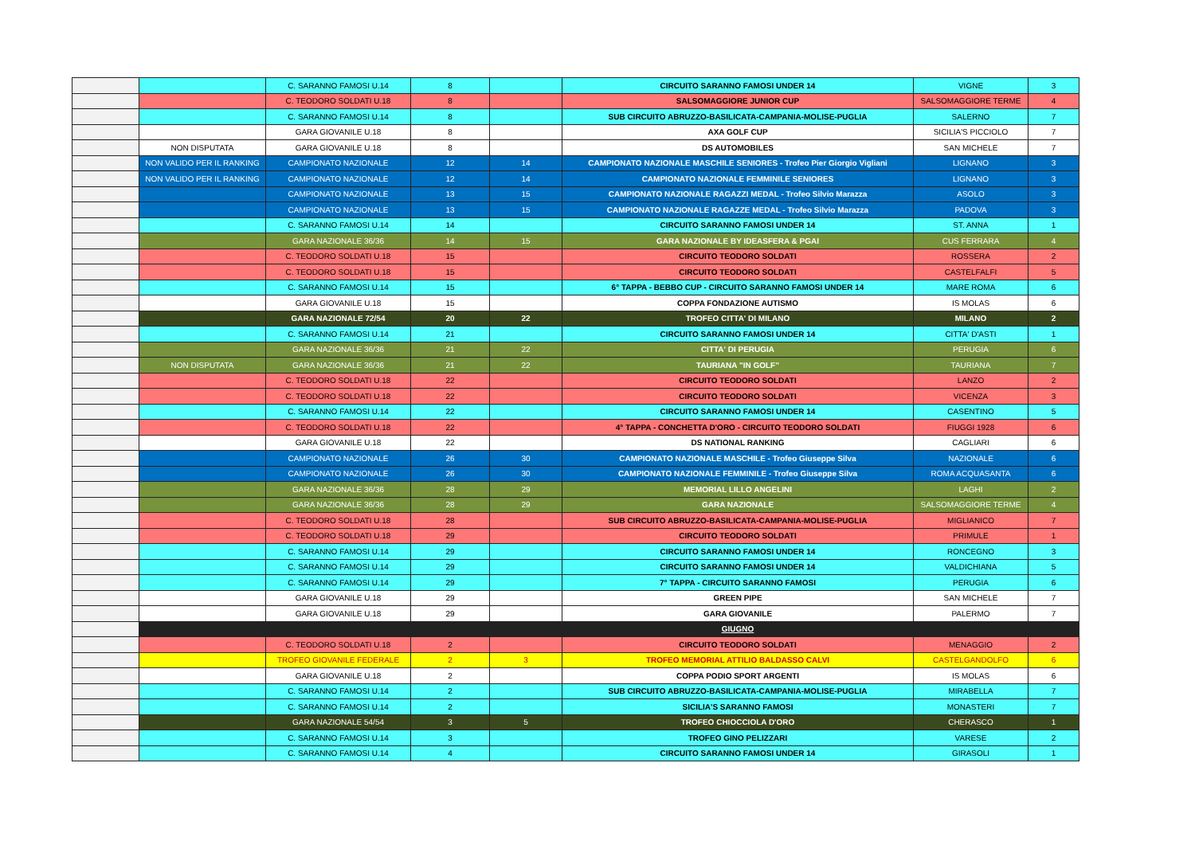| | | C. SARANNO FAMOSI U.14 | 8 | | CIRCUITO SARANNO FAMOSI UNDER 14 | VIGNE | 3 |
| | | C. TEODORO SOLDATI U.18 | 8 | | SALSOMAGGIORE JUNIOR CUP | SALSOMAGGIORE TERME | 4 |
| | | C. SARANNO FAMOSI U.14 | 8 | | SUB CIRCUITO ABRUZZO-BASILICATA-CAMPANIA-MOLISE-PUGLIA | SALERNO | 7 |
| | | GARA GIOVANILE U.18 | 8 | | AXA GOLF CUP | SICILIA'S PICCIOLO | 7 |
| | NON DISPUTATA | GARA GIOVANILE U.18 | 8 | | DS AUTOMOBILES | SAN MICHELE | 7 |
| | NON VALIDO PER IL RANKING | CAMPIONATO NAZIONALE | 12 | 14 | CAMPIONATO NAZIONALE MASCHILE SENIORES - Trofeo Pier Giorgio Vigliani | LIGNANO | 3 |
| | NON VALIDO PER IL RANKING | CAMPIONATO NAZIONALE | 12 | 14 | CAMPIONATO NAZIONALE FEMMINILE SENIORES | LIGNANO | 3 |
| | | CAMPIONATO NAZIONALE | 13 | 15 | CAMPIONATO NAZIONALE RAGAZZI MEDAL - Trofeo Silvio Marazza | ASOLO | 3 |
| | | CAMPIONATO NAZIONALE | 13 | 15 | CAMPIONATO NAZIONALE RAGAZZE MEDAL - Trofeo Silvio Marazza | PADOVA | 3 |
| | | C. SARANNO FAMOSI U.14 | 14 | | CIRCUITO SARANNO FAMOSI UNDER 14 | ST. ANNA | 1 |
| | | GARA NAZIONALE 36/36 | 14 | 15 | GARA NAZIONALE BY IDEASFERA & PGAI | CUS FERRARA | 4 |
| | | C. TEODORO SOLDATI U.18 | 15 | | CIRCUITO TEODORO SOLDATI | ROSSERA | 2 |
| | | C. TEODORO SOLDATI U.18 | 15 | | CIRCUITO TEODORO SOLDATI | CASTELFALFI | 5 |
| | | C. SARANNO FAMOSI U.14 | 15 | | 6° TAPPA - BEBBO CUP - CIRCUITO SARANNO FAMOSI UNDER 14 | MARE ROMA | 6 |
| | | GARA GIOVANILE U.18 | 15 | | COPPA FONDAZIONE AUTISMO | IS MOLAS | 6 |
| | | GARA NAZIONALE 72/54 | 20 | 22 | TROFEO CITTA' DI MILANO | MILANO | 2 |
| | | C. SARANNO FAMOSI U.14 | 21 | | CIRCUITO SARANNO FAMOSI UNDER 14 | CITTA' D'ASTI | 1 |
| | | GARA NAZIONALE 36/36 | 21 | 22 | CITTA' DI PERUGIA | PERUGIA | 6 |
| | NON DISPUTATA | GARA NAZIONALE 36/36 | 21 | 22 | TAURIANA "IN GOLF" | TAURIANA | 7 |
| | | C. TEODORO SOLDATI U.18 | 22 | | CIRCUITO TEODORO SOLDATI | LANZO | 2 |
| | | C. TEODORO SOLDATI U.18 | 22 | | CIRCUITO TEODORO SOLDATI | VICENZA | 3 |
| | | C. SARANNO FAMOSI U.14 | 22 | | CIRCUITO SARANNO FAMOSI UNDER 14 | CASENTINO | 5 |
| | | C. TEODORO SOLDATI U.18 | 22 | | 4° TAPPA - CONCHETTA D'ORO - CIRCUITO TEODORO SOLDATI | FIUGGI 1928 | 6 |
| | | GARA GIOVANILE U.18 | 22 | | DS NATIONAL RANKING | CAGLIARI | 6 |
| | | CAMPIONATO NAZIONALE | 26 | 30 | CAMPIONATO NAZIONALE MASCHILE - Trofeo Giuseppe Silva | NAZIONALE | 6 |
| | | CAMPIONATO NAZIONALE | 26 | 30 | CAMPIONATO NAZIONALE FEMMINILE - Trofeo Giuseppe Silva | ROMA ACQUASANTA | 6 |
| | | GARA NAZIONALE 36/36 | 28 | 29 | MEMORIAL LILLO ANGELINI | LAGHI | 2 |
| | | GARA NAZIONALE 36/36 | 28 | 29 | GARA NAZIONALE | SALSOMAGGIORE TERME | 4 |
| | | C. TEODORO SOLDATI U.18 | 28 | | SUB CIRCUITO ABRUZZO-BASILICATA-CAMPANIA-MOLISE-PUGLIA | MIGLIANICO | 7 |
| | | C. TEODORO SOLDATI U.18 | 29 | | CIRCUITO TEODORO SOLDATI | PRIMULE | 1 |
| | | C. SARANNO FAMOSI U.14 | 29 | | CIRCUITO SARANNO FAMOSI UNDER 14 | RONCEGNO | 3 |
| | | C. SARANNO FAMOSI U.14 | 29 | | CIRCUITO SARANNO FAMOSI UNDER 14 | VALDICHIANA | 5 |
| | | C. SARANNO FAMOSI U.14 | 29 | | 7° TAPPA - CIRCUITO SARANNO FAMOSI | PERUGIA | 6 |
| | | GARA GIOVANILE U.18 | 29 | | GREEN PIPE | SAN MICHELE | 7 |
| | | GARA GIOVANILE U.18 | 29 | | GARA GIOVANILE | PALERMO | 7 |
| | | | | | GIUGNO | | |
| | | C. TEODORO SOLDATI U.18 | 2 | | CIRCUITO TEODORO SOLDATI | MENAGGIO | 2 |
| | | TROFEO GIOVANILE FEDERALE | 2 | 3 | TROFEO MEMORIAL ATTILIO BALDASSO CALVI | CASTELGANDOLFO | 6 |
| | | GARA GIOVANILE U.18 | 2 | | COPPA PODIO SPORT ARGENTI | IS MOLAS | 6 |
| | | C. SARANNO FAMOSI U.14 | 2 | | SUB CIRCUITO ABRUZZO-BASILICATA-CAMPANIA-MOLISE-PUGLIA | MIRABELLA | 7 |
| | | C. SARANNO FAMOSI U.14 | 2 | | SICILIA'S SARANNO FAMOSI | MONASTERI | 7 |
| | | GARA NAZIONALE 54/54 | 3 | 5 | TROFEO CHIOCCIOLA D'ORO | CHERASCO | 1 |
| | | C. SARANNO FAMOSI U.14 | 3 | | TROFEO GINO PELIZZARI | VARESE | 2 |
| | | C. SARANNO FAMOSI U.14 | 4 | | CIRCUITO SARANNO FAMOSI UNDER 14 | GIRASOLI | 1 |